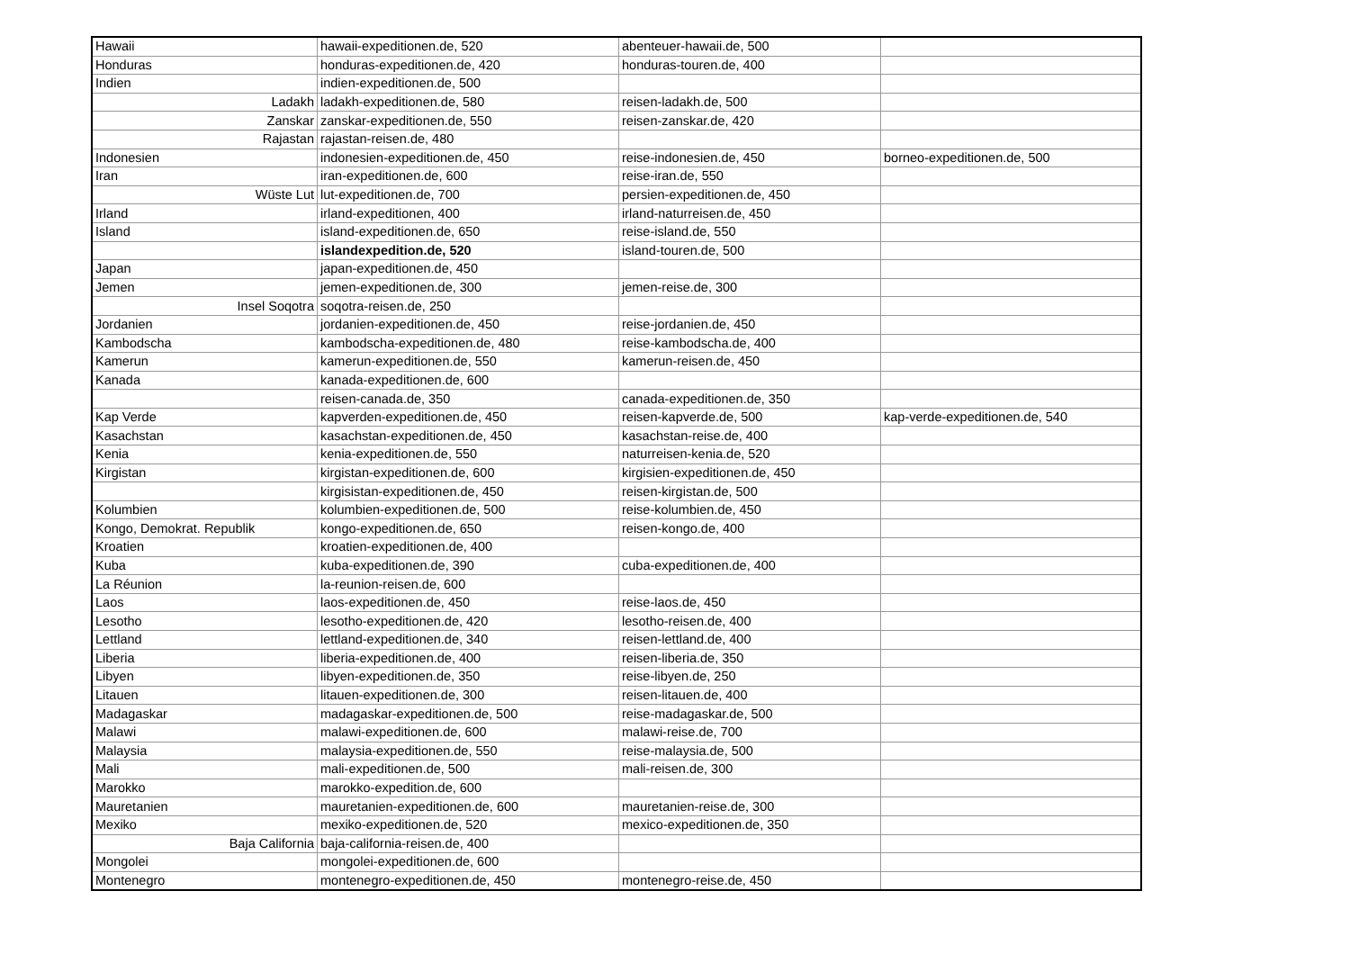| Hawaii | hawaii-expeditionen.de, 520 | abenteuer-hawaii.de, 500 | |
| Honduras | honduras-expeditionen.de, 420 | honduras-touren.de, 400 | |
| Indien | indien-expeditionen.de, 500 | | |
| Ladakh | ladakh-expeditionen.de, 580 | reisen-ladakh.de, 500 | |
| Zanskar | zanskar-expeditionen.de, 550 | reisen-zanskar.de, 420 | |
| Rajastan | rajastan-reisen.de, 480 | | |
| Indonesien | indonesien-expeditionen.de, 450 | reise-indonesien.de, 450 | borneo-expeditionen.de, 500 |
| Iran | iran-expeditionen.de, 600 | reise-iran.de, 550 | |
| Wüste Lut | lut-expeditionen.de, 700 | persien-expeditionen.de, 450 | |
| Irland | irland-expeditionen, 400 | irland-naturreisen.de, 450 | |
| Island | island-expeditionen.de, 650 | reise-island.de, 550 | |
| | islandexpedition.de, 520 | island-touren.de, 500 | |
| Japan | japan-expeditionen.de, 450 | | |
| Jemen | jemen-expeditionen.de, 300 | jemen-reise.de, 300 | |
| Insel Soqotra | soqotra-reisen.de, 250 | | |
| Jordanien | jordanien-expeditionen.de, 450 | reise-jordanien.de, 450 | |
| Kambodscha | kambodscha-expeditionen.de, 480 | reise-kambodscha.de, 400 | |
| Kamerun | kamerun-expeditionen.de, 550 | kamerun-reisen.de, 450 | |
| Kanada | kanada-expeditionen.de, 600 | | |
| | reisen-canada.de, 350 | canada-expeditionen.de, 350 | |
| Kap Verde | kapverden-expeditionen.de, 450 | reisen-kapverde.de, 500 | kap-verde-expeditionen.de, 540 |
| Kasachstan | kasachstan-expeditionen.de, 450 | kasachstan-reise.de, 400 | |
| Kenia | kenia-expeditionen.de, 550 | naturreisen-kenia.de, 520 | |
| Kirgistan | kirgistan-expeditionen.de, 600 | kirgisien-expeditionen.de, 450 | |
| | kirgisistan-expeditionen.de, 450 | reisen-kirgistan.de, 500 | |
| Kolumbien | kolumbien-expeditionen.de, 500 | reise-kolumbien.de, 450 | |
| Kongo, Demokrat. Republik | kongo-expeditionen.de, 650 | reisen-kongo.de, 400 | |
| Kroatien | kroatien-expeditionen.de, 400 | | |
| Kuba | kuba-expeditionen.de, 390 | cuba-expeditionen.de, 400 | |
| La Réunion | la-reunion-reisen.de, 600 | | |
| Laos | laos-expeditionen.de, 450 | reise-laos.de, 450 | |
| Lesotho | lesotho-expeditionen.de, 420 | lesotho-reisen.de, 400 | |
| Lettland | lettland-expeditionen.de, 340 | reisen-lettland.de, 400 | |
| Liberia | liberia-expeditionen.de, 400 | reisen-liberia.de, 350 | |
| Libyen | libyen-expeditionen.de, 350 | reise-libyen.de, 250 | |
| Litauen | litauen-expeditionen.de, 300 | reisen-litauen.de, 400 | |
| Madagaskar | madagaskar-expeditionen.de, 500 | reise-madagaskar.de, 500 | |
| Malawi | malawi-expeditionen.de, 600 | malawi-reise.de, 700 | |
| Malaysia | malaysia-expeditionen.de, 550 | reise-malaysia.de, 500 | |
| Mali | mali-expeditionen.de, 500 | mali-reisen.de, 300 | |
| Marokko | marokko-expedition.de, 600 | | |
| Mauretanien | mauretanien-expeditionen.de, 600 | mauretanien-reise.de, 300 | |
| Mexiko | mexiko-expeditionen.de, 520 | mexico-expeditionen.de, 350 | |
| Baja California | baja-california-reisen.de, 400 | | |
| Mongolei | mongolei-expeditionen.de, 600 | | |
| Montenegro | montenegro-expeditionen.de, 450 | montenegro-reise.de, 450 | |